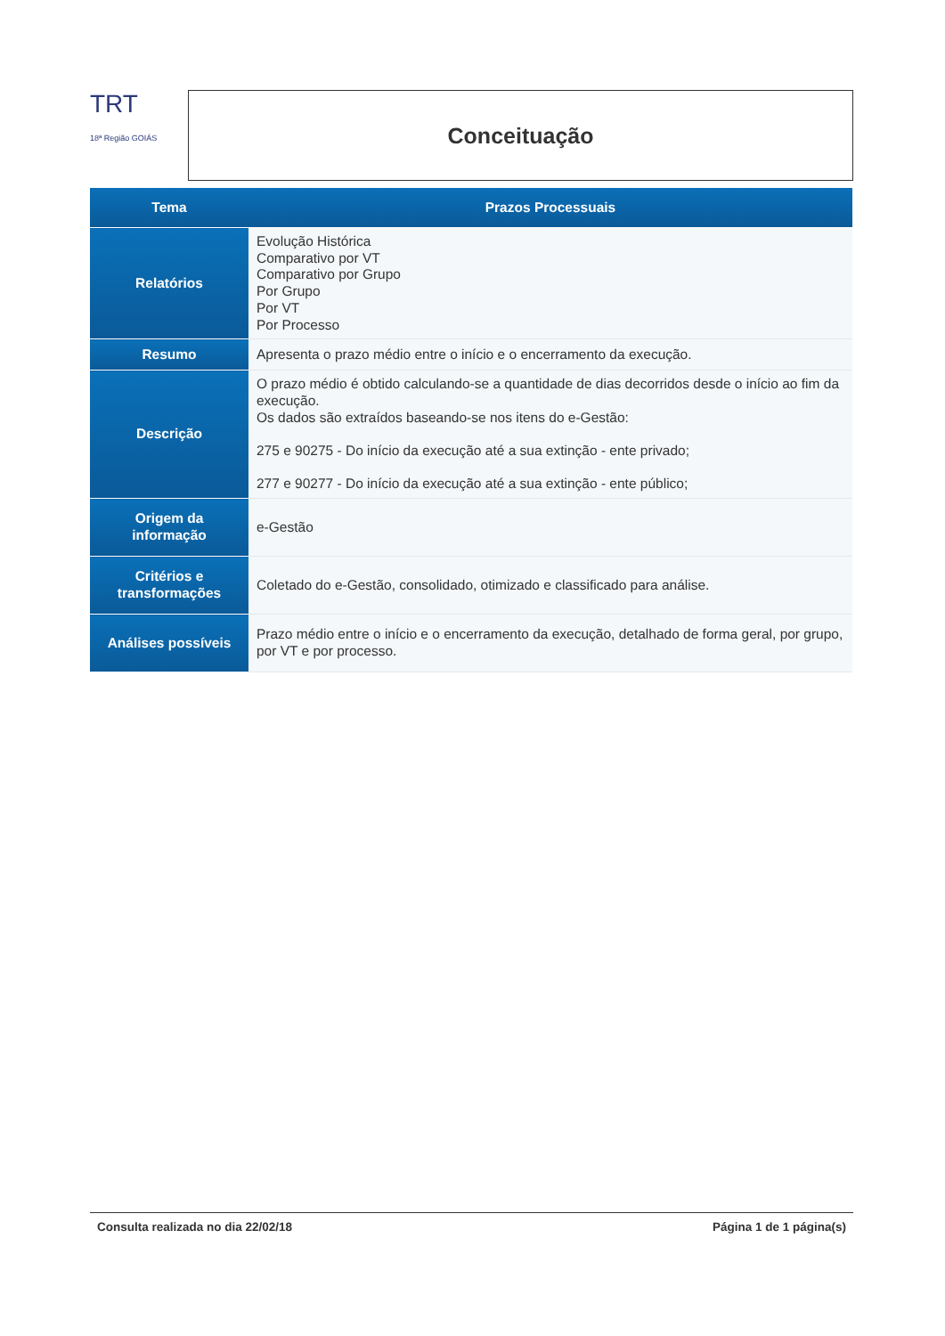TRT
18ª Região GOIÁS
Conceituação
| Tema | Prazos Processuais |
| --- | --- |
| Relatórios | Evolução Histórica Comparativo por VT Comparativo por Grupo Por Grupo Por VT Por Processo |
| Resumo | Apresenta o prazo médio entre o início e o encerramento da execução. |
| Descrição | O prazo médio é obtido calculando-se a quantidade de dias decorridos desde o início ao fim da execução. Os dados são extraídos baseando-se nos itens do e-Gestão: 275 e 90275 - Do início da execução até a sua extinção - ente privado; 277 e 90277 - Do início da execução até a sua extinção - ente público; |
| Origem da informação | e-Gestão |
| Critérios e transformações | Coletado do e-Gestão, consolidado, otimizado e classificado para análise. |
| Análises possíveis | Prazo médio entre o início e o encerramento da execução, detalhado de forma geral, por grupo, por VT e por processo. |
Consulta realizada no dia 22/02/18 Página 1 de 1 página(s)